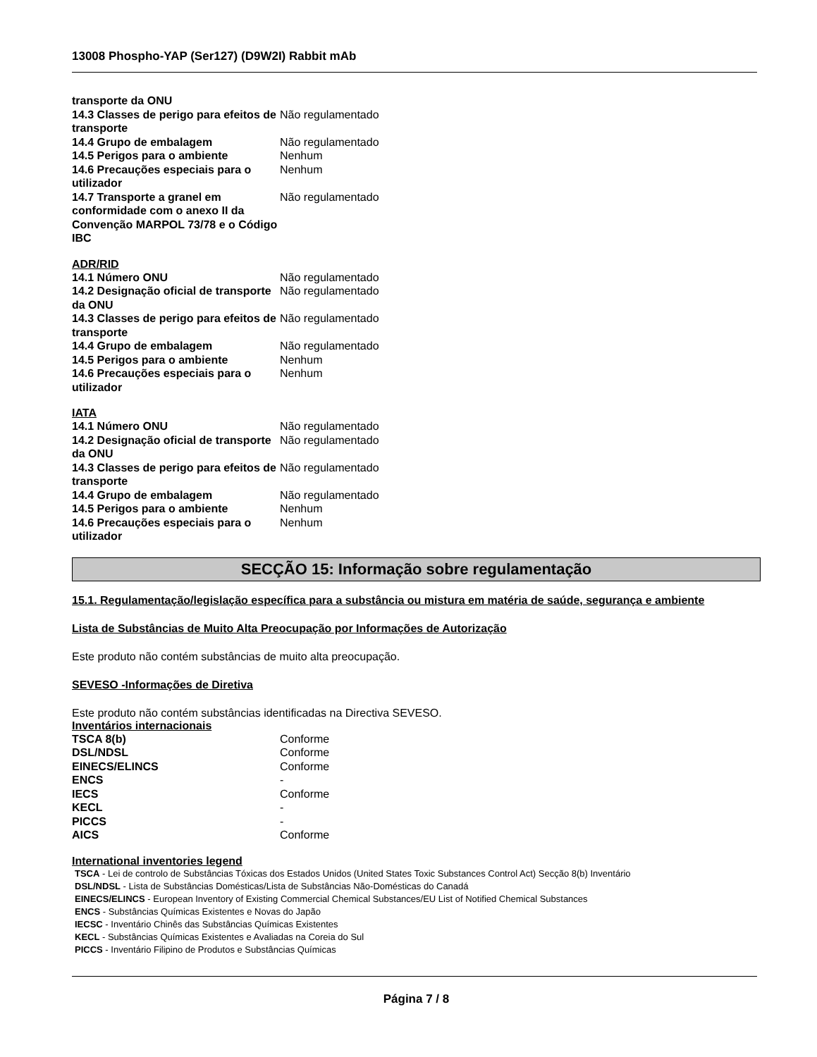13008 Phospho-YAP (Ser127) (D9W2I) Rabbit mAb
| transporte da ONU | |
| 14.3 Classes de perigo para efeitos de transporte | Não regulamentado |
| 14.4 Grupo de embalagem | Não regulamentado |
| 14.5 Perigos para o ambiente | Nenhum |
| 14.6 Precauções especiais para o utilizador | Nenhum |
| 14.7 Transporte a granel em conformidade com o anexo II da Convenção MARPOL 73/78 e o Código IBC | Não regulamentado |
ADR/RID
| 14.1 Número ONU | Não regulamentado |
| 14.2 Designação oficial de transporte da ONU | Não regulamentado |
| 14.3 Classes de perigo para efeitos de transporte | Não regulamentado |
| 14.4 Grupo de embalagem | Não regulamentado |
| 14.5 Perigos para o ambiente | Nenhum |
| 14.6 Precauções especiais para o utilizador | Nenhum |
IATA
| 14.1 Número ONU | Não regulamentado |
| 14.2 Designação oficial de transporte da ONU | Não regulamentado |
| 14.3 Classes de perigo para efeitos de transporte | Não regulamentado |
| 14.4 Grupo de embalagem | Não regulamentado |
| 14.5 Perigos para o ambiente | Nenhum |
| 14.6 Precauções especiais para o utilizador | Nenhum |
SECÇÃO 15: Informação sobre regulamentação
15.1. Regulamentação/legislação específica para a substância ou mistura em matéria de saúde, segurança e ambiente
Lista de Substâncias de Muito Alta Preocupação por Informações de Autorização
Este produto não contém substâncias de muito alta preocupação.
SEVESO -Informações de Diretiva
Este produto não contém substâncias identificadas na Directiva SEVESO.
Inventários internacionais
| TSCA 8(b) | Conforme |
| DSL/NDSL | Conforme |
| EINECS/ELINCS | Conforme |
| ENCS | - |
| IECS | Conforme |
| KECL | - |
| PICCS | - |
| AICS | Conforme |
International inventories legend
TSCA - Lei de controlo de Substâncias Tóxicas dos Estados Unidos (United States Toxic Substances Control Act) Secção 8(b) Inventário
DSL/NDSL - Lista de Substâncias Domésticas/Lista de Substâncias Não-Domésticas do Canadá
EINECS/ELINCS - European Inventory of Existing Commercial Chemical Substances/EU List of Notified Chemical Substances
ENCS - Substâncias Químicas Existentes e Novas do Japão
IECSC - Inventário Chinês das Substâncias Químicas Existentes
KECL - Substâncias Químicas Existentes e Avaliadas na Coreia do Sul
PICCS - Inventário Filipino de Produtos e Substâncias Químicas
Página 7 / 8